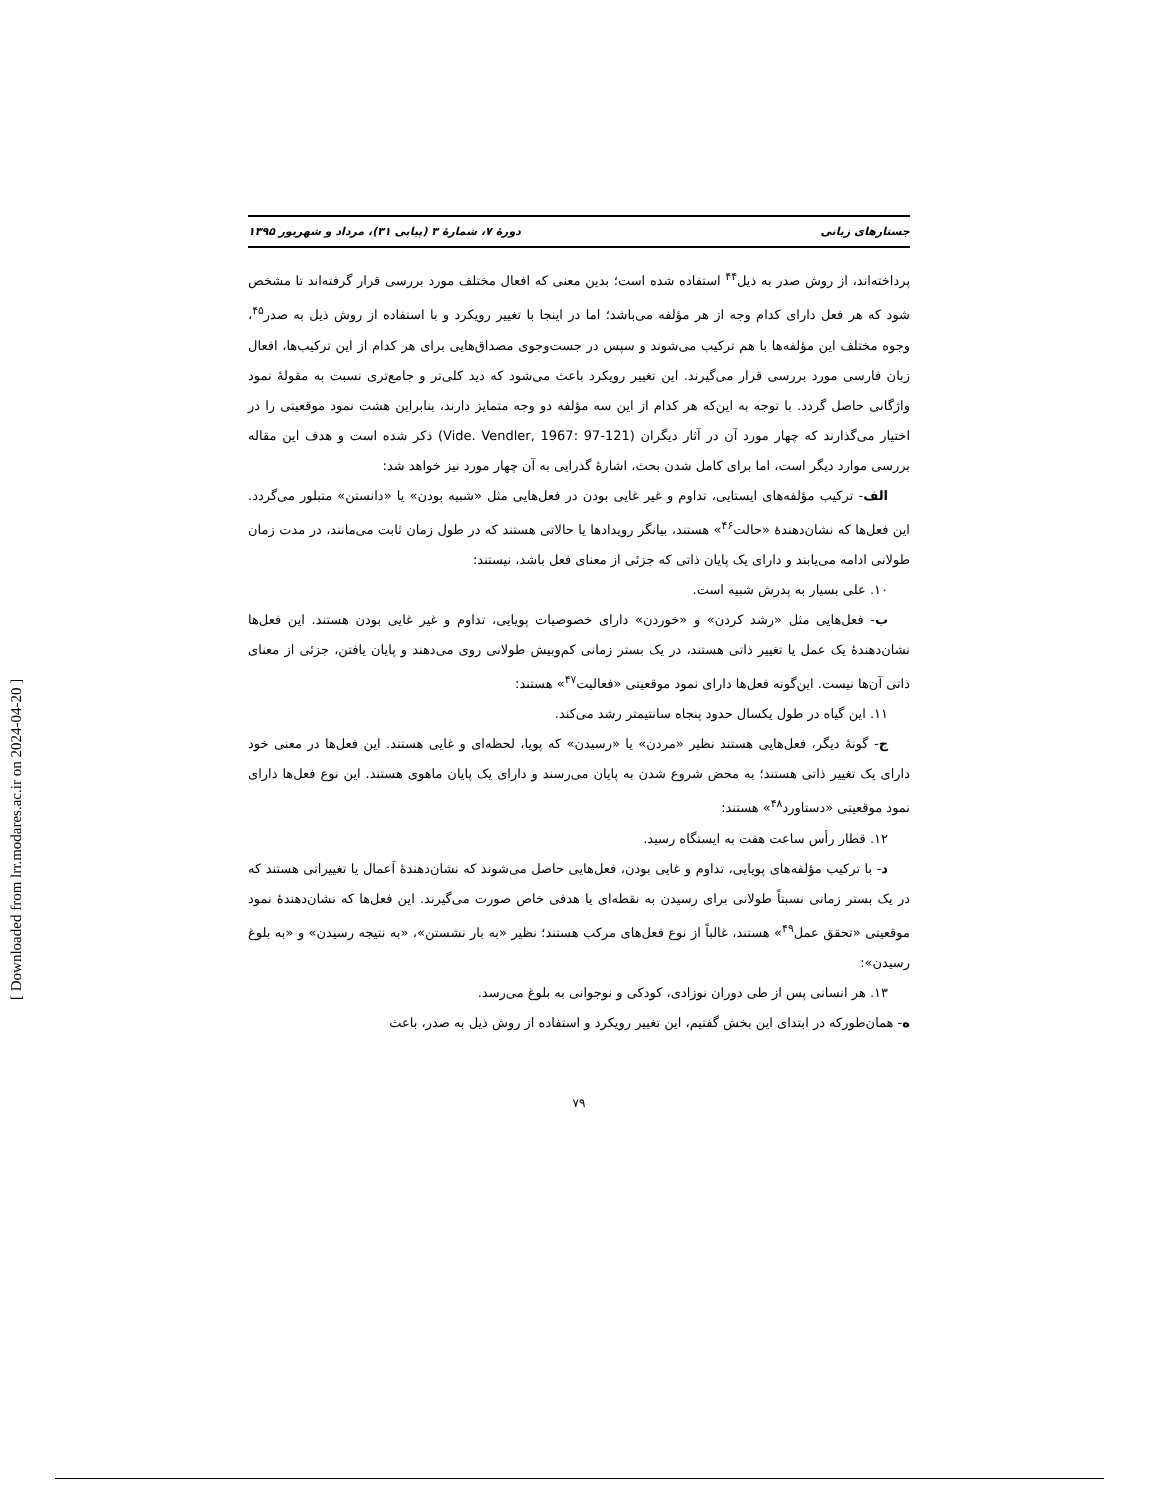[ Downloaded from lrr.modares.ac.ir on 2024-04-20 ]
جستارهای زبانی دورهٔ ۷، شمارهٔ ۳ (پیاپی ۳۱)، مرداد و شهریور ۱۳۹۵
پرداخته‌اند، از روش صدر به ذیل<sup>۴۴</sup> استفاده شده است؛ بدین معنی که افعال مختلف مورد بررسی قرار گرفته‌اند تا مشخص شود که هر فعل دارای کدام وجه از هر مؤلفه می‌باشد؛ اما در اینجا با تغییر رویکرد و با استفاده از روش ذیل به صدر<sup>۴۵</sup>، وجوه مختلف این مؤلفه‌ها با هم ترکیب می‌شوند و سپس در جست‌وجوی مصداق‌هایی برای هر کدام از این ترکیب‌ها، افعال زبان فارسی مورد بررسی قرار می‌گیرند. این تغییر رویکرد باعث می‌شود که دید کلی‌تر و جامع‌تری نسبت به مقولهٔ نمود واژگانی حاصل گردد. با توجه به این‌که هر کدام از این سه مؤلفه دو وجه متمایز دارند، بنابراین هشت نمود موقعیتی را در اختیار می‌گذارند که چهار مورد آن در آثار دیگران (Vide. Vendler, 1967: 97-121) ذکر شده است و هدف این مقاله بررسی موارد دیگر است، اما برای کامل شدن بحث، اشارهٔ گذرایی به آن چهار مورد نیز خواهد شد:
الف- ترکیب مؤلفه‌های ایستایی، تداوم و غیر غایی بودن در فعل‌هایی مثل «شبیه بودن» یا «دانستن» متبلور می‌گردد. این فعل‌ها که نشان‌دهندهٔ «حالت<sup>۴۶</sup>» هستند، بیانگر رویدادها یا حالاتی هستند که در طول زمان ثابت می‌مانند، در مدت زمان طولانی ادامه می‌یابند و دارای یک پایان ذاتی که جزئی از معنای فعل باشد، نیستند:
۱۰. علی بسیار به پدرش شبیه است.
ب- فعل‌هایی مثل «رشد کردن» و «خوردن» دارای خصوصیات پویایی، تداوم و غیر غایی بودن هستند. این فعل‌ها نشان‌دهندهٔ یک عمل یا تغییر ذاتی هستند، در یک بستر زمانی کم‌وبیش طولانی روی می‌دهند و پایان یافتن، جزئی از معنای ذاتی آن‌ها نیست. این‌گونه فعل‌ها دارای نمود موقعیتی «فعالیت<sup>۴۷</sup>» هستند:
۱۱. این گیاه در طول یکسال حدود پنجاه سانتیمتر رشد می‌کند.
ج- گونهٔ دیگر، فعل‌هایی هستند نظیر «مردن» یا «رسیدن» که پویا، لحظه‌ای و غایی هستند. این فعل‌ها در معنی خود دارای یک تغییر ذاتی هستند؛ به محض شروع شدن به پایان می‌رسند و دارای یک پایان ماهوی هستند. این نوع فعل‌ها دارای نمود موقعیتی «دستاورد<sup>۴۸</sup>» هستند:
۱۲. قطار رأس ساعت هفت به ایستگاه رسید.
د- با ترکیب مؤلفه‌های پویایی، تداوم و غایی بودن، فعل‌هایی حاصل می‌شوند که نشان‌دهندهٔ اَعمال یا تغییراتی هستند که در یک بستر زمانی نسبتاً طولانی برای رسیدن به نقطه‌ای یا هدفی خاص صورت می‌گیرند. این فعل‌ها که نشان‌دهندهٔ نمود موقعیتی «تحقق عمل<sup>۴۹</sup>» هستند، غالباً از نوع فعل‌های مرکب هستند؛ نظیر «به بار نشستن»، «به نتیجه رسیدن» و «به بلوغ رسیدن»:
۱۳. هر انسانی پس از طی دوران نوزادی، کودکی و نوجوانی به بلوغ می‌رسد.
ه- همان‌طورکه در ابتدای این بخش گفتیم، این تغییر رویکرد و استفاده از روش ذیل به صدر، باعث
۷۹